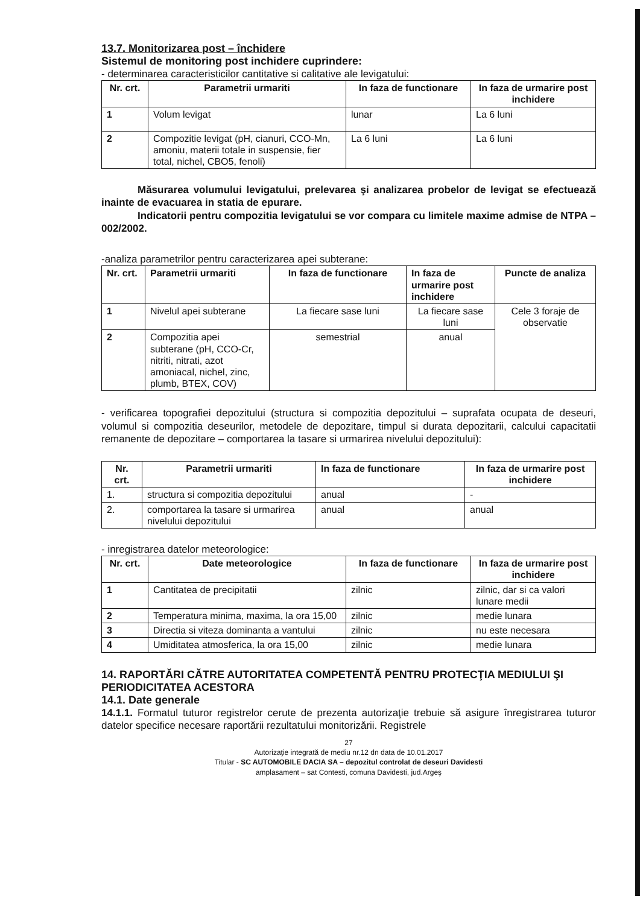13.7. Monitorizarea post – închidere
Sistemul de monitoring post inchidere cuprindere:
- determinarea caracteristicilor cantitative si calitative ale levigatului:
| Nr. crt. | Parametrii urmariti | In faza de functionare | In faza de urmarire post inchidere |
| --- | --- | --- | --- |
| 1 | Volum levigat | lunar | La 6 luni |
| 2 | Compozitie levigat (pH, cianuri, CCO-Mn, amoniu, materii totale in suspensie, fier total, nichel, CBO5, fenoli) | La 6 luni | La 6 luni |
Măsurarea volumului levigatului, prelevarea şi analizarea probelor de levigat se efectuează inainte de evacuarea in statia de epurare.
Indicatorii pentru compozitia levigatului se vor compara cu limitele maxime admise de NTPA – 002/2002.
-analiza parametrilor pentru caracterizarea apei subterane:
| Nr. crt. | Parametrii urmariti | In faza de functionare | In faza de urmarire post inchidere | Puncte de analiza |
| --- | --- | --- | --- | --- |
| 1 | Nivelul apei subterane | La fiecare sase luni | La fiecare sase luni | Cele 3 foraje de observatie |
| 2 | Compozitia apei subterane (pH, CCO-Cr, nitriti, nitrati, azot amoniacal, nichel, zinc, plumb, BTEX, COV) | semestrial | anual | |
- verificarea topografiei depozitului (structura si compozitia depozitului – suprafata ocupata de deseuri, volumul si compozitia deseurilor, metodele de depozitare, timpul si durata depozitarii, calcului capacitatii remanente de depozitare – comportarea la tasare si urmarirea nivelului depozitului):
| Nr. crt. | Parametrii urmariti | In faza de functionare | In faza de urmarire post inchidere |
| --- | --- | --- | --- |
| 1. | structura si compozitia depozitului | anual | - |
| 2. | comportarea la tasare si urmarirea nivelului depozitului | anual | anual |
- inregistrarea datelor meteorologice:
| Nr. crt. | Date meteorologice | In faza de functionare | In faza de urmarire post inchidere |
| --- | --- | --- | --- |
| 1 | Cantitatea de precipitatii | zilnic | zilnic, dar si ca valori lunare medii |
| 2 | Temperatura minima, maxima, la ora 15,00 | zilnic | medie lunara |
| 3 | Directia si viteza dominanta a vantului | zilnic | nu este necesara |
| 4 | Umiditatea atmosferica, la ora 15,00 | zilnic | medie lunara |
14. RAPORTĂRI CĂTRE AUTORITATEA COMPETENTĂ PENTRU PROTECŢIA MEDIULUI ŞI PERIODICITATEA ACESTORA
14.1. Date generale
14.1.1. Formatul tuturor registrelor cerute de prezenta autorizaţie trebuie să asigure înregistrarea tuturor datelor specifice necesare raportării rezultatului monitorizării. Registrele
27
Autorizaţie integrată de mediu nr.12 dn data de 10.01.2017
Titular - SC AUTOMOBILE DACIA SA – depozitul controlat de deseuri Davidesti
amplasament – sat Contesti, comuna Davidesti, jud.Argeş